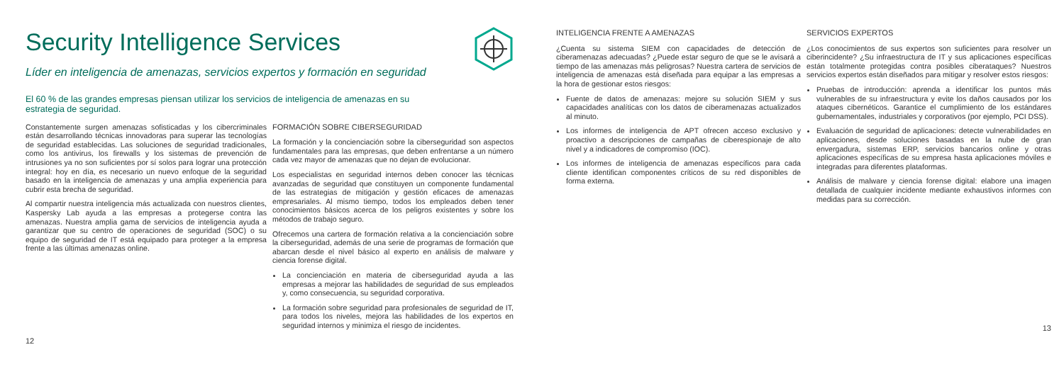Security Intelligence Services
Líder en inteligencia de amenazas, servicios expertos y formación en seguridad
El 60 % de las grandes empresas piensan utilizar los servicios de inteligencia de amenazas en su estrategia de seguridad.
Constantemente surgen amenazas sofisticadas y los cibercriminales están desarrollando técnicas innovadoras para superar las tecnologías de seguridad establecidas. Las soluciones de seguridad tradicionales, como los antivirus, los firewalls y los sistemas de prevención de intrusiones ya no son suficientes por sí solos para lograr una protección integral: hoy en día, es necesario un nuevo enfoque de la seguridad basado en la inteligencia de amenazas y una amplia experiencia para cubrir esta brecha de seguridad.
Al compartir nuestra inteligencia más actualizada con nuestros clientes, Kaspersky Lab ayuda a las empresas a protegerse contra las amenazas. Nuestra amplia gama de servicios de inteligencia ayuda a garantizar que su centro de operaciones de seguridad (SOC) o su equipo de seguridad de IT está equipado para proteger a la empresa frente a las últimas amenazas online.
FORMACIÓN SOBRE CIBERSEGURIDAD
La formación y la concienciación sobre la ciberseguridad son aspectos fundamentales para las empresas, que deben enfrentarse a un número cada vez mayor de amenazas que no dejan de evolucionar.
Los especialistas en seguridad internos deben conocer las técnicas avanzadas de seguridad que constituyen un componente fundamental de las estrategias de mitigación y gestión eficaces de amenazas empresariales. Al mismo tiempo, todos los empleados deben tener conocimientos básicos acerca de los peligros existentes y sobre los métodos de trabajo seguro.
Ofrecemos una cartera de formación relativa a la concienciación sobre la ciberseguridad, además de una serie de programas de formación que abarcan desde el nivel básico al experto en análisis de malware y ciencia forense digital.
La concienciación en materia de ciberseguridad ayuda a las empresas a mejorar las habilidades de seguridad de sus empleados y, como consecuencia, su seguridad corporativa.
La formación sobre seguridad para profesionales de seguridad de IT, para todos los niveles, mejora las habilidades de los expertos en seguridad internos y minimiza el riesgo de incidentes.
12
INTELIGENCIA FRENTE A AMENAZAS
¿Cuenta su sistema SIEM con capacidades de detección de ciberamenazas adecuadas? ¿Puede estar seguro de que se le avisará a tiempo de las amenazas más peligrosas? Nuestra cartera de servicios de inteligencia de amenazas está diseñada para equipar a las empresas a la hora de gestionar estos riesgos:
Fuente de datos de amenazas: mejore su solución SIEM y sus capacidades analíticas con los datos de ciberamenazas actualizados al minuto.
Los informes de inteligencia de APT ofrecen acceso exclusivo y proactivo a descripciones de campañas de ciberespionaje de alto nivel y a indicadores de compromiso (IOC).
Los informes de inteligencia de amenazas específicos para cada cliente identifican componentes críticos de su red disponibles de forma externa.
SERVICIOS EXPERTOS
¿Los conocimientos de sus expertos son suficientes para resolver un ciberincidente? ¿Su infraestructura de IT y sus aplicaciones específicas están totalmente protegidas contra posibles ciberataques? Nuestros servicios expertos están diseñados para mitigar y resolver estos riesgos:
Pruebas de introducción: aprenda a identificar los puntos más vulnerables de su infraestructura y evite los daños causados por los ataques cibernéticos. Garantice el cumplimiento de los estándares gubernamentales, industriales y corporativos (por ejemplo, PCI DSS).
Evaluación de seguridad de aplicaciones: detecte vulnerabilidades en aplicaciones, desde soluciones basadas en la nube de gran envergadura, sistemas ERP, servicios bancarios online y otras aplicaciones específicas de su empresa hasta aplicaciones móviles e integradas para diferentes plataformas.
Análisis de malware y ciencia forense digital: elabore una imagen detallada de cualquier incidente mediante exhaustivos informes con medidas para su corrección.
13